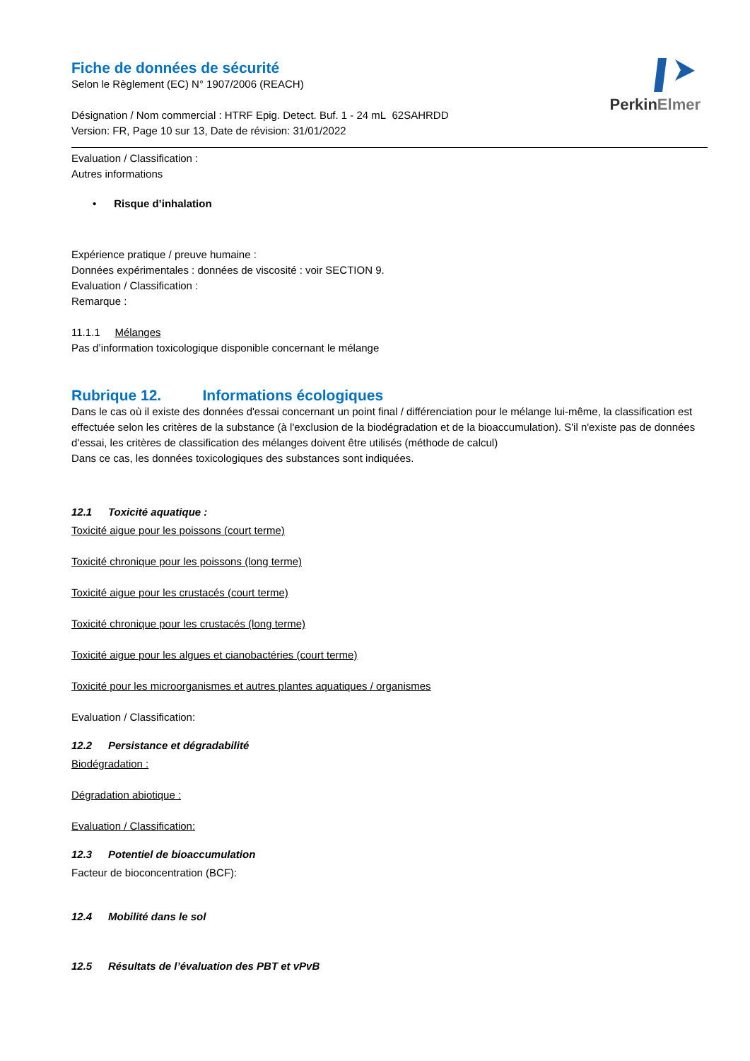PerkinElmer
Fiche de données de sécurité
Selon le Règlement (EC) N° 1907/2006 (REACH)
Désignation / Nom commercial : HTRF Epig. Detect. Buf. 1 - 24 mL 62SAHRDD
Version: FR, Page 10 sur 13, Date de révision: 31/01/2022
Evaluation / Classification :
Autres informations
• Risque d’inhalation
Expérience pratique / preuve humaine :
Données expérimentales : données de viscosité : voir SECTION 9.
Evaluation / Classification :
Remarque :
11.1.1 Mélanges
Pas d’information toxicologique disponible concernant le mélange
Rubrique 12. Informations écologiques
Dans le cas où il existe des données d'essai concernant un point final / différenciation pour le mélange lui-même, la classification est effectuée selon les critères de la substance (à l'exclusion de la biodégradation et de la bioaccumulation). S'il n'existe pas de données d'essai, les critères de classification des mélanges doivent être utilisés (méthode de calcul)
Dans ce cas, les données toxicologiques des substances sont indiquées.
12.1 Toxicité aquatique :
Toxicité aigue pour les poissons (court terme)
Toxicité chronique pour les poissons (long terme)
Toxicité aigue pour les crustacés (court terme)
Toxicité chronique pour les crustacés (long terme)
Toxicité aigue pour les algues et cianobactéries (court terme)
Toxicité pour les microorganismes et autres plantes aquatiques / organismes
Evaluation / Classification:
12.2 Persistance et dégradabilité
Biodégradation :
Dégradation abiotique :
Evaluation / Classification:
12.3 Potentiel de bioaccumulation
Facteur de bioconcentration (BCF):
12.4 Mobilité dans le sol
12.5 Résultats de l’évaluation des PBT et vPvB